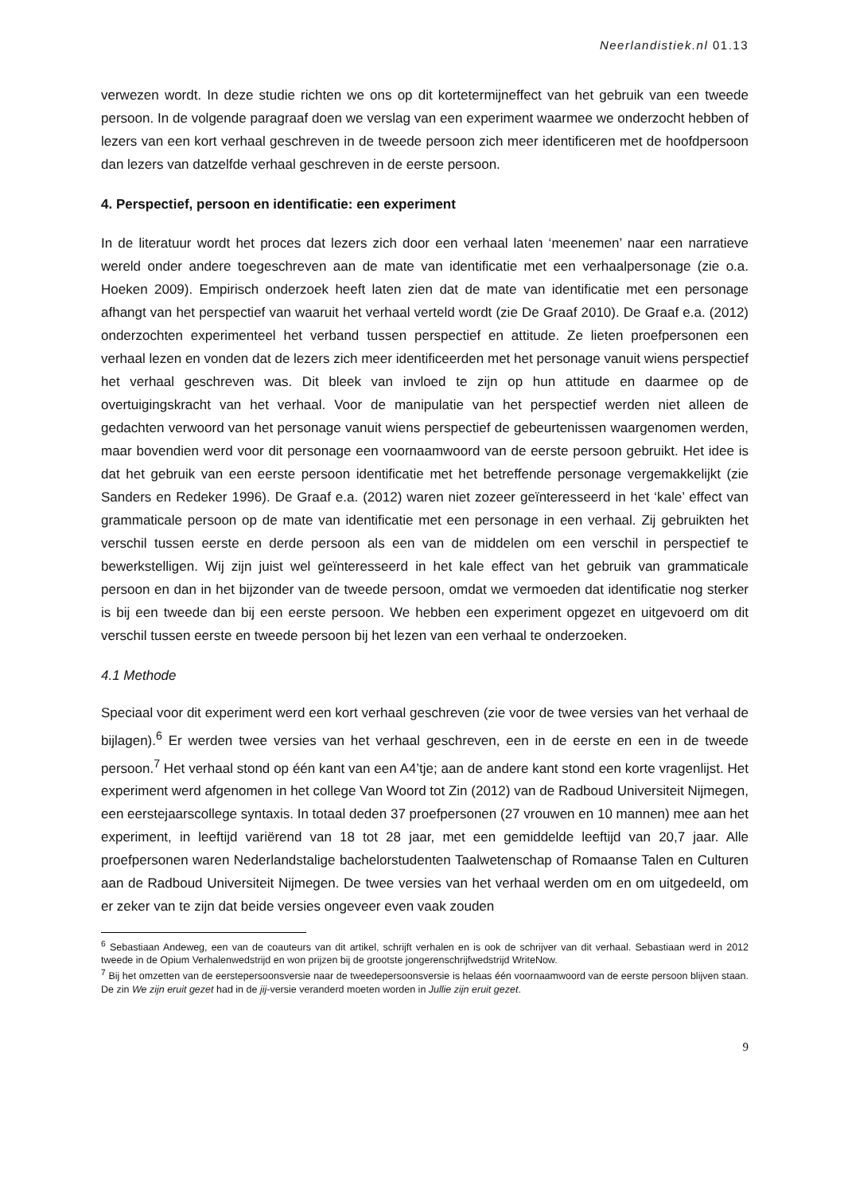Neerlandistiek.nl 01.13
verwezen wordt. In deze studie richten we ons op dit kortetermijneffect van het gebruik van een tweede persoon. In de volgende paragraaf doen we verslag van een experiment waarmee we onderzocht hebben of lezers van een kort verhaal geschreven in de tweede persoon zich meer identificeren met de hoofdpersoon dan lezers van datzelfde verhaal geschreven in de eerste persoon.
4. Perspectief, persoon en identificatie: een experiment
In de literatuur wordt het proces dat lezers zich door een verhaal laten ‘meenemen’ naar een narratieve wereld onder andere toegeschreven aan de mate van identificatie met een verhaalpersonage (zie o.a. Hoeken 2009). Empirisch onderzoek heeft laten zien dat de mate van identificatie met een personage afhangt van het perspectief van waaruit het verhaal verteld wordt (zie De Graaf 2010). De Graaf e.a. (2012) onderzochten experimenteel het verband tussen perspectief en attitude. Ze lieten proefpersonen een verhaal lezen en vonden dat de lezers zich meer identificeerden met het personage vanuit wiens perspectief het verhaal geschreven was. Dit bleek van invloed te zijn op hun attitude en daarmee op de overtuigingskracht van het verhaal. Voor de manipulatie van het perspectief werden niet alleen de gedachten verwoord van het personage vanuit wiens perspectief de gebeurtenissen waargenomen werden, maar bovendien werd voor dit personage een voornaamwoord van de eerste persoon gebruikt. Het idee is dat het gebruik van een eerste persoon identificatie met het betreffende personage vergemakkelijkt (zie Sanders en Redeker 1996). De Graaf e.a. (2012) waren niet zozeer geïnteresseerd in het ‘kale’ effect van grammaticale persoon op de mate van identificatie met een personage in een verhaal. Zij gebruikten het verschil tussen eerste en derde persoon als een van de middelen om een verschil in perspectief te bewerkstelligen. Wij zijn juist wel geïnteresseerd in het kale effect van het gebruik van grammaticale persoon en dan in het bijzonder van de tweede persoon, omdat we vermoeden dat identificatie nog sterker is bij een tweede dan bij een eerste persoon. We hebben een experiment opgezet en uitgevoerd om dit verschil tussen eerste en tweede persoon bij het lezen van een verhaal te onderzoeken.
4.1 Methode
Speciaal voor dit experiment werd een kort verhaal geschreven (zie voor de twee versies van het verhaal de bijlagen).<sup>6</sup> Er werden twee versies van het verhaal geschreven, een in de eerste en een in de tweede persoon.<sup>7</sup> Het verhaal stond op één kant van een A4’tje; aan de andere kant stond een korte vragenlijst. Het experiment werd afgenomen in het college Van Woord tot Zin (2012) van de Radboud Universiteit Nijmegen, een eerstejaarscollege syntaxis. In totaal deden 37 proefpersonen (27 vrouwen en 10 mannen) mee aan het experiment, in leeftijd variërend van 18 tot 28 jaar, met een gemiddelde leeftijd van 20,7 jaar. Alle proefpersonen waren Nederlandstalige bachelorstudenten Taalwetenschap of Romaanse Talen en Culturen aan de Radboud Universiteit Nijmegen. De twee versies van het verhaal werden om en om uitgedeeld, om er zeker van te zijn dat beide versies ongeveer even vaak zouden
<sup>6</sup> Sebastiaan Andeweg, een van de coauteurs van dit artikel, schrijft verhalen en is ook de schrijver van dit verhaal. Sebastiaan werd in 2012 tweede in de Opium Verhalenwedstrijd en won prijzen bij de grootste jongerenschrijfwedstrijd WriteNow.
<sup>7</sup> Bij het omzetten van de eerstepersoonsversie naar de tweedepersoonsversie is helaas één voornaamwoord van de eerste persoon blijven staan. De zin We zijn eruit gezet had in de jij-versie veranderd moeten worden in Jullie zijn eruit gezet.
9